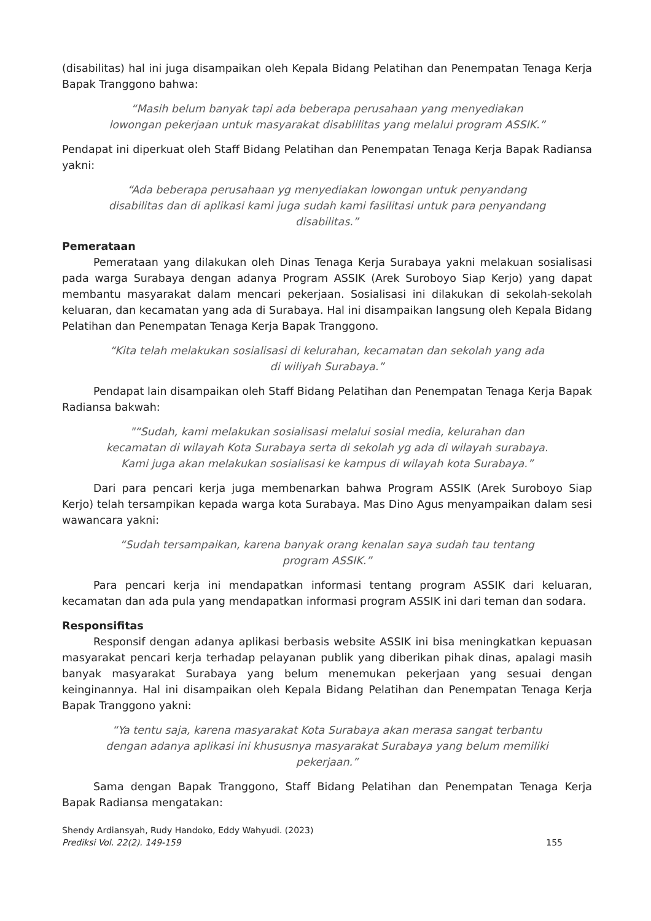(disabilitas) hal ini juga disampaikan oleh Kepala Bidang Pelatihan dan Penempatan Tenaga Kerja Bapak Tranggono bahwa:
“Masih belum banyak tapi ada beberapa perusahaan yang menyediakan lowongan pekerjaan untuk masyarakat disablilitas yang melalui program ASSIK.”
Pendapat ini diperkuat oleh Staff Bidang Pelatihan dan Penempatan Tenaga Kerja Bapak Radiansa yakni:
“Ada beberapa perusahaan yg menyediakan lowongan untuk penyandang disabilitas dan di aplikasi kami juga sudah kami fasilitasi untuk para penyandang disabilitas.”
Pemerataan
Pemerataan yang dilakukan oleh Dinas Tenaga Kerja Surabaya yakni melakuan sosialisasi pada warga Surabaya dengan adanya Program ASSIK (Arek Suroboyo Siap Kerjo) yang dapat membantu masyarakat dalam mencari pekerjaan. Sosialisasi ini dilakukan di sekolah-sekolah keluaran, dan kecamatan yang ada di Surabaya. Hal ini disampaikan langsung oleh Kepala Bidang Pelatihan dan Penempatan Tenaga Kerja Bapak Tranggono.
“Kita telah melakukan sosialisasi di kelurahan, kecamatan dan sekolah yang ada di wiliyah Surabaya.”
Pendapat lain disampaikan oleh Staff Bidang Pelatihan dan Penempatan Tenaga Kerja Bapak Radiansa bakwah:
"“Sudah, kami melakukan sosialisasi melalui sosial media, kelurahan dan kecamatan di wilayah Kota Surabaya serta di sekolah yg ada di wilayah surabaya. Kami juga akan melakukan sosialisasi ke kampus di wilayah kota Surabaya.”
Dari para pencari kerja juga membenarkan bahwa Program ASSIK (Arek Suroboyo Siap Kerjo) telah tersampikan kepada warga kota Surabaya. Mas Dino Agus menyampaikan dalam sesi wawancara yakni:
“Sudah tersampaikan, karena banyak orang kenalan saya sudah tau tentang program ASSIK.”
Para pencari kerja ini mendapatkan informasi tentang program ASSIK dari keluaran, kecamatan dan ada pula yang mendapatkan informasi program ASSIK ini dari teman dan sodara.
Responsifitas
Responsif dengan adanya aplikasi berbasis website ASSIK ini bisa meningkatkan kepuasan masyarakat pencari kerja terhadap pelayanan publik yang diberikan pihak dinas, apalagi masih banyak masyarakat Surabaya yang belum menemukan pekerjaan yang sesuai dengan keinginannya. Hal ini disampaikan oleh Kepala Bidang Pelatihan dan Penempatan Tenaga Kerja Bapak Tranggono yakni:
“Ya tentu saja, karena masyarakat Kota Surabaya akan merasa sangat terbantu dengan adanya aplikasi ini khususnya masyarakat Surabaya yang belum memiliki pekerjaan.”
Sama dengan Bapak Tranggono, Staff Bidang Pelatihan dan Penempatan Tenaga Kerja Bapak Radiansa mengatakan:
Shendy Ardiansyah, Rudy Handoko, Eddy Wahyudi. (2023)
Prediksi Vol. 22(2). 149-159
155